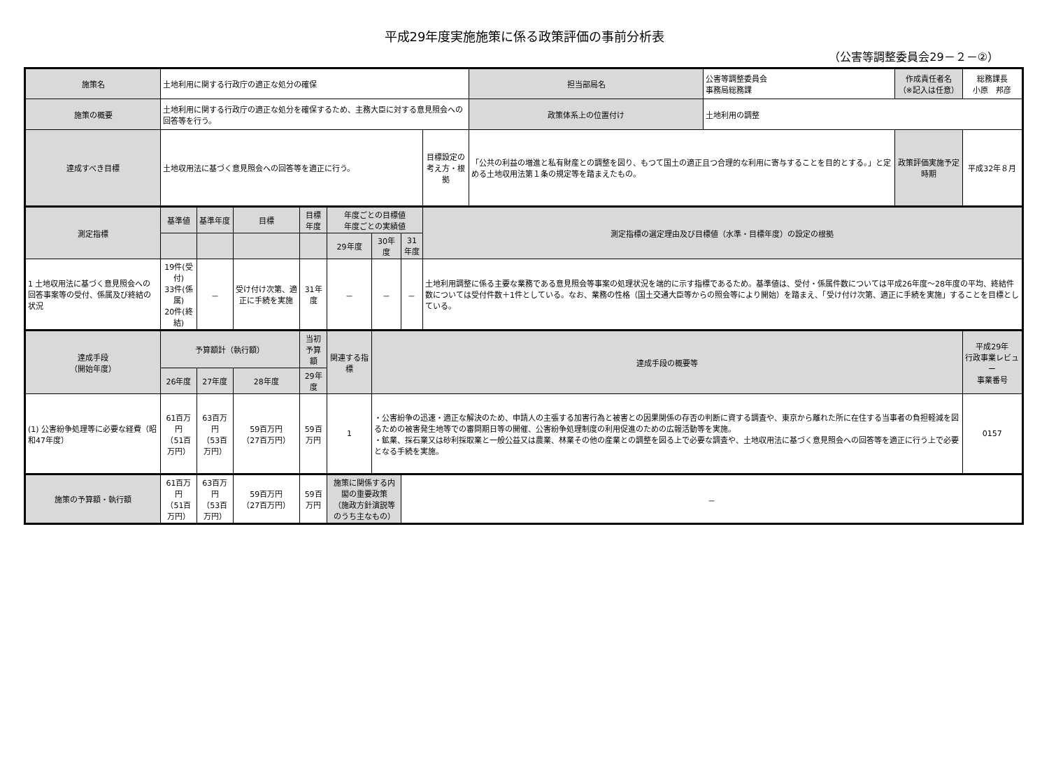平成29年度実施施策に係る政策評価の事前分析表
（公害等調整委員会29－２－②）
| 施策名 | 土地利用に関する行政庁の適正な処分の確保 | | | | | | | | 担当部局名 | 公害等調整委員会 事務局総務課 | 作成責任者名 （※記入は任意） | 総務課長 小原 邦彦 |
| 施策の概要 | 土地利用に関する行政庁の適正な処分を確保するため、主務大臣に対する意見照会への回答等を行う。 | | | | | | | | 政策体系上の位置付け | 土地利用の調整 | | |
| 達成すべき目標 | 土地収用法に基づく意見照会への回答等を適正に行う。 | | | | | | | 目標設定の 考え方・根拠 | 「公共の利益の増進と私有財産との調整を図り、もつて国土の適正且つ合理的な利用に寄与することを目的とする。」と定める土地収用法第１条の規定等を踏まえたもの。 | | 政策評価実施予定時期 | 平成32年８月 |
| 測定指標 | 基準値 | 基準年度 | 目標 | 目標年度 | 年度ごとの目標値 年度ごとの実績値 | | | 測定指標の選定理由及び目標値（水準・目標年度）の設定の根拠 | | | | |
| | | | | | 29年度 | 30年度 | 31年度 | | | | | |
| 1 土地収用法に基づく意見照会への回答事案等の受付、係属及び終結の状況 | 19件(受付) 33件(係属) 20件(終結) | － | 受け付け次第、適正に手続を実施 | 31年度 | － | － | － | 土地利用調整に係る主要な業務である意見照会等事案の処理状況を端的に示す指標であるため。基準値は、受付・係属件数については平成26年度～28年度の平均、終結件数については受付件数＋1件としている。なお、業務の性格（国土交通大臣等からの照会等により開始）を踏まえ、「受け付け次第、適正に手続を実施」することを目標としている。 | | | | |
| 達成手段 （開始年度） | 予算額計（執行額） | | | 当初予算額 | 関連する指標 | 達成手段の概要等 | | | | | | 平成29年 行政事業レビュー 事業番号 |
| | 26年度 | 27年度 | 28年度 | 29年度 | | | | | | | | |
| (1) 公害紛争処理等に必要な経費（昭和47年度） | 61百万円 （51百万円） | 63百万円 （53百万円） | 59百万円 （27百万円） | 59百万円 | 1 | ・公害紛争の迅速・適正な解決のため、申請人の主張する加害行為と被害との因果関係の存否の判断に資する調査や、東京から離れた所に在住する当事者の負担軽減を図るための被害発生地等での審問期日等の開催、公害紛争処理制度の利用促進のための広報活動等を実施。 ・鉱業、採石業又は砂利採取業と一般公益又は農業、林業その他の産業との調整を図る上で必要な調査や、土地収用法に基づく意見照会への回答等を適正に行う上で必要となる手続を実施。 | | | | | | 0157 |
| 施策の予算額・執行額 | 61百万円 （51百万円） | 63百万円 （53百万円） | 59百万円 （27百万円） | 59百万円 | 施策に関係する内閣の重要政策 （施政方針演説等のうち主なもの） | | － | | | | | |